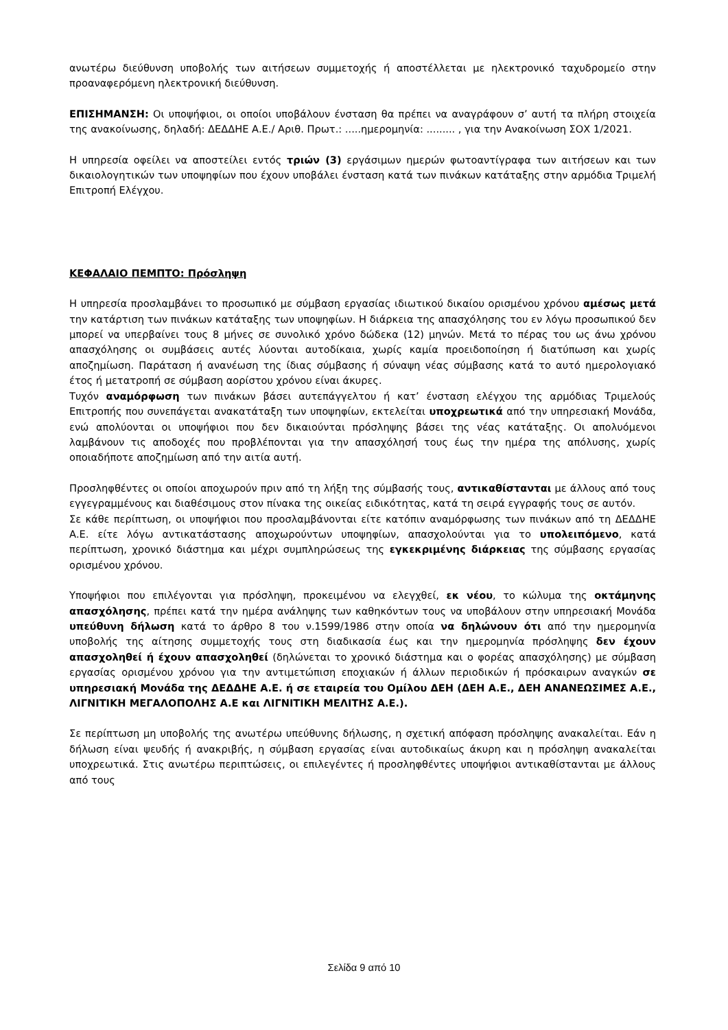ανωτέρω διεύθυνση υποβολής των αιτήσεων συμμετοχής ή αποστέλλεται με ηλεκτρονικό ταχυδρομείο στην προαναφερόμενη ηλεκτρονική διεύθυνση.
ΕΠΙΣΗΜΑΝΣΗ: Οι υποψήφιοι, οι οποίοι υποβάλουν ένσταση θα πρέπει να αναγράφουν σ’ αυτή τα πλήρη στοιχεία της ανακοίνωσης, δηλαδή: ΔΕΔΔΗΕ Α.Ε./ Αριθ. Πρωτ.: .....ημερομηνία: ......... , για την Ανακοίνωση ΣΟΧ 1/2021.
Η υπηρεσία οφείλει να αποστείλει εντός τριών (3) εργάσιμων ημερών φωτοαντίγραφα των αιτήσεων και των δικαιολογητικών των υποψηφίων που έχουν υποβάλει ένσταση κατά των πινάκων κατάταξης στην αρμόδια Τριμελή Επιτροπή Ελέγχου.
ΚΕΦΑΛΑΙΟ ΠΕΜΠΤΟ: Πρόσληψη
Η υπηρεσία προσλαμβάνει το προσωπικό με σύμβαση εργασίας ιδιωτικού δικαίου ορισμένου χρόνου αμέσως μετά την κατάρτιση των πινάκων κατάταξης των υποψηφίων. Η διάρκεια της απασχόλησης του εν λόγω προσωπικού δεν μπορεί να υπερβαίνει τους 8 μήνες σε συνολικό χρόνο δώδεκα (12) μηνών. Μετά το πέρας του ως άνω χρόνου απασχόλησης οι συμβάσεις αυτές λύονται αυτοδίκαια, χωρίς καμία προειδοποίηση ή διατύπωση και χωρίς αποζημίωση. Παράταση ή ανανέωση της ίδιας σύμβασης ή σύναψη νέας σύμβασης κατά το αυτό ημερολογιακό έτος ή μετατροπή σε σύμβαση αορίστου χρόνου είναι άκυρες.
Τυχόν αναμόρφωση των πινάκων βάσει αυτεπάγγελτου ή κατ’ ένσταση ελέγχου της αρμόδιας Τριμελούς Επιτροπής που συνεπάγεται ανακατάταξη των υποψηφίων, εκτελείται υποχρεωτικά από την υπηρεσιακή Μονάδα, ενώ απολύονται οι υποψήφιοι που δεν δικαιούνται πρόσληψης βάσει της νέας κατάταξης. Οι απολυόμενοι λαμβάνουν τις αποδοχές που προβλέπονται για την απασχόλησή τους έως την ημέρα της απόλυσης, χωρίς οποιαδήποτε αποζημίωση από την αιτία αυτή.
Προσληφθέντες οι οποίοι αποχωρούν πριν από τη λήξη της σύμβασής τους, αντικαθίστανται με άλλους από τους εγγεγραμμένους και διαθέσιμους στον πίνακα της οικείας ειδικότητας, κατά τη σειρά εγγραφής τους σε αυτόν.
Σε κάθε περίπτωση, οι υποψήφιοι που προσλαμβάνονται είτε κατόπιν αναμόρφωσης των πινάκων από τη ΔΕΔΔΗΕ Α.Ε. είτε λόγω αντικατάστασης αποχωρούντων υποψηφίων, απασχολούνται για το υπολειπόμενο, κατά περίπτωση, χρονικό διάστημα και μέχρι συμπληρώσεως της εγκεκριμένης διάρκειας της σύμβασης εργασίας ορισμένου χρόνου.
Υποψήφιοι που επιλέγονται για πρόσληψη, προκειμένου να ελεγχθεί, εκ νέου, το κώλυμα της οκτάμηνης απασχόλησης, πρέπει κατά την ημέρα ανάληψης των καθηκόντων τους να υποβάλουν στην υπηρεσιακή Μονάδα υπεύθυνη δήλωση κατά το άρθρο 8 του ν.1599/1986 στην οποία να δηλώνουν ότι από την ημερομηνία υποβολής της αίτησης συμμετοχής τους στη διαδικασία έως και την ημερομηνία πρόσληψης δεν έχουν απασχοληθεί ή έχουν απασχοληθεί (δηλώνεται το χρονικό διάστημα και ο φορέας απασχόλησης) με σύμβαση εργασίας ορισμένου χρόνου για την αντιμετώπιση εποχιακών ή άλλων περιοδικών ή πρόσκαιρων αναγκών σε υπηρεσιακή Μονάδα της ΔΕΔΔΗΕ Α.Ε. ή σε εταιρεία του Ομίλου ΔΕΗ (ΔΕΗ Α.Ε., ΔΕΗ ΑΝΑΝΕΩΣΙΜΕΣ Α.Ε., ΛΙΓΝΙΤΙΚΗ ΜΕΓΑΛΟΠΟΛΗΣ Α.Ε και ΛΙΓΝΙΤΙΚΗ ΜΕΛΙΤΗΣ Α.Ε.).
Σε περίπτωση μη υποβολής της ανωτέρω υπεύθυνης δήλωσης, η σχετική απόφαση πρόσληψης ανακαλείται. Εάν η δήλωση είναι ψευδής ή ανακριβής, η σύμβαση εργασίας είναι αυτοδικαίως άκυρη και η πρόσληψη ανακαλείται υποχρεωτικά. Στις ανωτέρω περιπτώσεις, οι επιλεγέντες ή προσληφθέντες υποψήφιοι αντικαθίστανται με άλλους από τους
Σελίδα 9 από 10